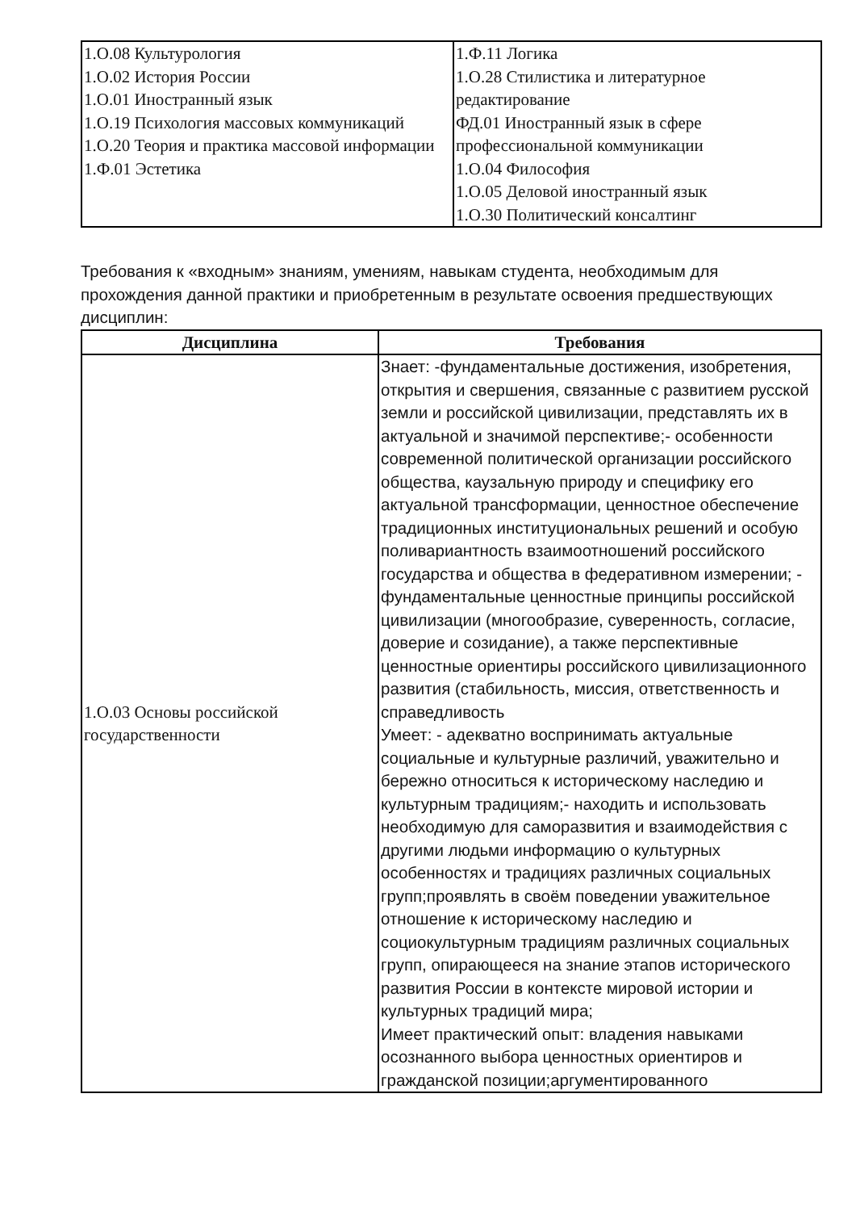| 1.О.08 Культурология 1.О.02 История России 1.О.01 Иностранный язык 1.О.19 Психология массовых коммуникаций 1.О.20 Теория и практика массовой информации 1.Ф.01 Эстетика | 1.Ф.11 Логика 1.О.28 Стилистика и литературное редактирование ФД.01 Иностранный язык в сфере профессиональной коммуникации 1.О.04 Философия 1.О.05 Деловой иностранный язык 1.О.30 Политический консалтинг |
Требования к «входным» знаниям, умениям, навыкам студента, необходимым для прохождения данной практики и приобретенным в результате освоения предшествующих дисциплин:
| Дисциплина | Требования |
| --- | --- |
| 1.О.03 Основы российской государственности | Знает: -фундаментальные достижения, изобретения, открытия и свершения, связанные с развитием русской земли и российской цивилизации, представлять их в актуальной и значимой перспективе;- особенности современной политической организации российского общества, каузальную природу и специфику его актуальной трансформации, ценностное обеспечение традиционных институциональных решений и особую поливариантность взаимоотношений российского государства и общества в федеративном измерении; - фундаментальные ценностные принципы российской цивилизации (многообразие, суверенность, согласие, доверие и созидание), а также перспективные ценностные ориентиры российского цивилизационного развития (стабильность, миссия, ответственность и справедливость Умеет: - адекватно воспринимать актуальные социальные и культурные различий, уважительно и бережно относиться к историческому наследию и культурным традициям;- находить и использовать необходимую для саморазвития и взаимодействия с другими людьми информацию о культурных особенностях и традициях различных социальных групп;проявлять в своём поведении уважительное отношение к историческому наследию и социокультурным традициям различных социальных групп, опирающееся на знание этапов исторического развития России в контексте мировой истории и культурных традиций мира; Имеет практический опыт: владения навыками осознанного выбора ценностных ориентиров и гражданской позиции;аргументированного |